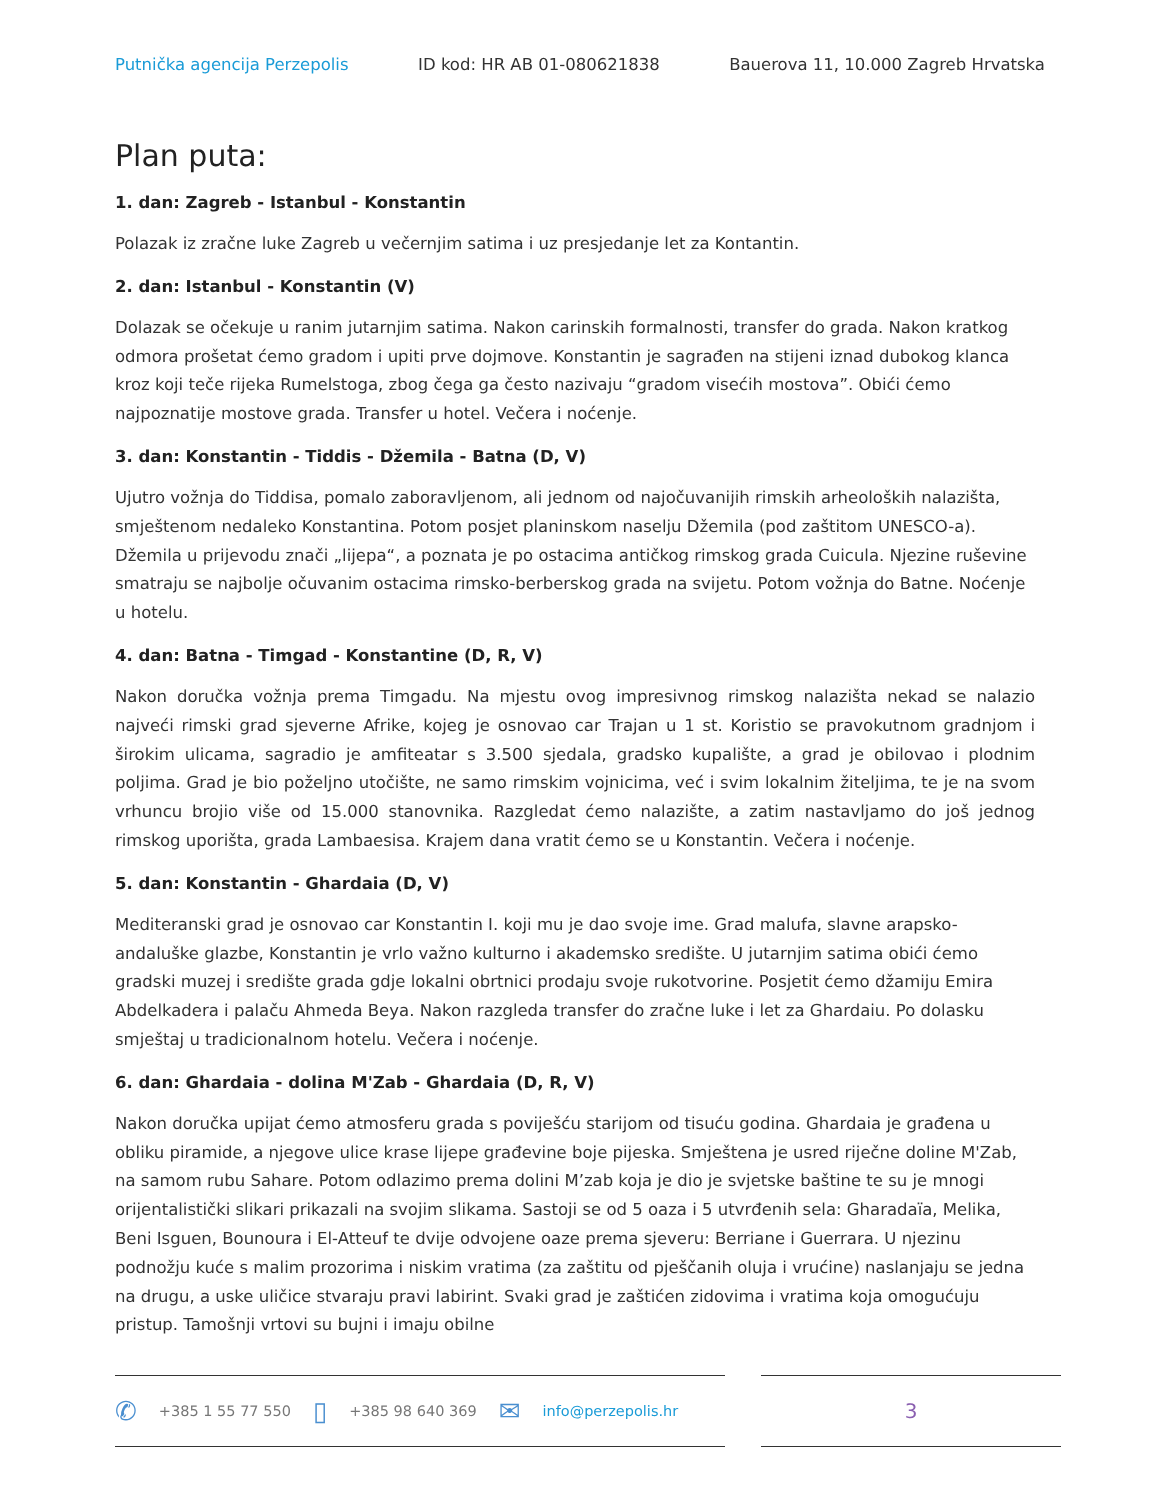Putnička agencija Perzepolis ID kod: HR AB 01-080621838 Bauerova 11, 10.000 Zagreb Hrvatska
Plan puta:
1. dan: Zagreb - Istanbul - Konstantin
Polazak iz zračne luke Zagreb u večernjim satima i uz presjedanje let za Kontantin.
2. dan: Istanbul - Konstantin (V)
Dolazak se očekuje u ranim jutarnjim satima. Nakon carinskih formalnosti, transfer do grada. Nakon kratkog odmora prošetat ćemo gradom i upiti prve dojmove. Konstantin je sagrađen na stijeni iznad dubokog klanca kroz koji teče rijeka Rumelstoga, zbog čega ga često nazivaju “gradom visećih mostova”. Obići ćemo najpoznatije mostove grada. Transfer u hotel. Večera i noćenje.
3. dan: Konstantin - Tiddis - Džemila - Batna (D, V)
Ujutro vožnja do Tiddisa, pomalo zaboravljenom, ali jednom od najočuvanijih rimskih arheoloških nalazišta, smještenom nedaleko Konstantina. Potom posjet planinskom naselju Džemila (pod zaštitom UNESCO-a). Džemila u prijevodu znači „lijepa“, a poznata je po ostacima antičkog rimskog grada Cuicula. Njezine ruševine smatraju se najbolje očuvanim ostacima rimsko-berberskog grada na svijetu. Potom vožnja do Batne. Noćenje u hotelu.
4. dan: Batna - Timgad - Konstantine (D, R, V)
Nakon doručka vožnja prema Timgadu. Na mjestu ovog impresivnog rimskog nalazišta nekad se nalazio najveći rimski grad sjeverne Afrike, kojeg je osnovao car Trajan u 1 st. Koristio se pravokutnom gradnjom i širokim ulicama, sagradio je amfiteatar s 3.500 sjedala, gradsko kupalište, a grad je obilovao i plodnim poljima. Grad je bio poželjno utočište, ne samo rimskim vojnicima, već i svim lokalnim žiteljima, te je na svom vrhuncu brojio više od 15.000 stanovnika. Razgledat ćemo nalazište, a zatim nastavljamo do još jednog rimskog uporišta, grada Lambaesisa. Krajem dana vratit ćemo se u Konstantin. Večera i noćenje.
5. dan: Konstantin - Ghardaia (D, V)
Mediteranski grad je osnovao car Konstantin I. koji mu je dao svoje ime. Grad malufa, slavne arapsko-andaluške glazbe, Konstantin je vrlo važno kulturno i akademsko središte. U jutarnjim satima obići ćemo gradski muzej i središte grada gdje lokalni obrtnici prodaju svoje rukotvorine. Posjetit ćemo džamiju Emira Abdelkadera i palaču Ahmeda Beya. Nakon razgleda transfer do zračne luke i let za Ghardaiu. Po dolasku smještaj u tradicionalnom hotelu. Večera i noćenje.
6. dan: Ghardaia - dolina M'Zab - Ghardaia (D, R, V)
Nakon doručka upijat ćemo atmosferu grada s poviješću starijom od tisuću godina. Ghardaia je građena u obliku piramide, a njegove ulice krase lijepe građevine boje pijeska. Smještena je usred riječne doline M'Zab, na samom rubu Sahare. Potom odlazimo prema dolini M’zab koja je dio je svjetske baštine te su je mnogi orijentalistički slikari prikazali na svojim slikama. Sastoji se od 5 oaza i 5 utvrđenih sela: Gharadaïa, Melika, Beni Isguen, Bounoura i El-Atteuf te dvije odvojene oaze prema sjeveru: Berriane i Guerrara. U njezinu podnožju kuće s malim prozorima i niskim vratima (za zaštitu od pješčanih oluja i vrućine) naslanjaju se jedna na drugu, a uske uličice stvaraju pravi labirint. Svaki grad je zaštićen zidovima i vratima koja omogućuju pristup. Tamošnji vrtovi su bujni i imaju obilne
✆ +385 1 55 77 550 ▯ +385 98 640 369 ✉ info@perzepolis.hr
3